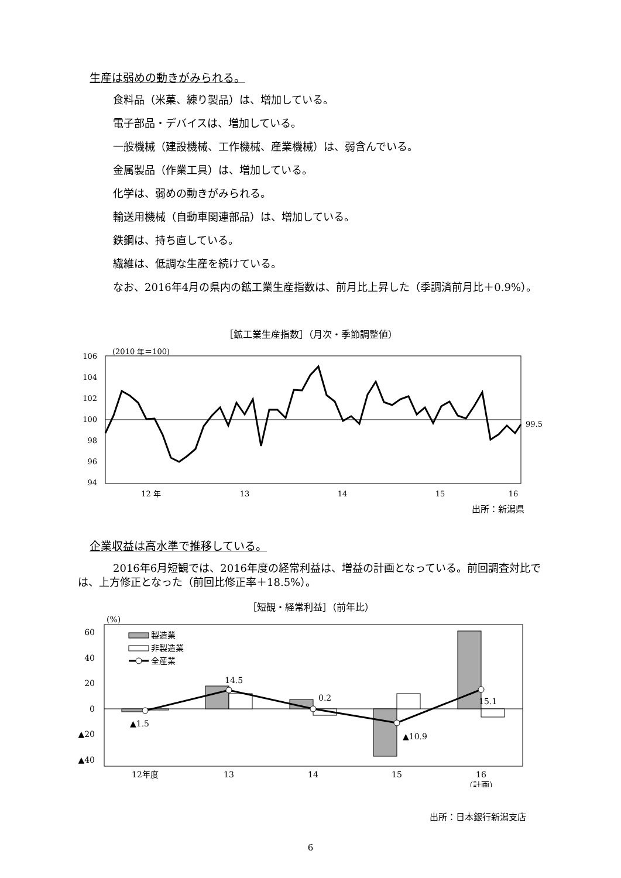生産は弱めの動きがみられる。
食料品（米菓、練り製品）は、増加している。
電子部品・デバイスは、増加している。
一般機械（建設機械、工作機械、産業機械）は、弱含んでいる。
金属製品（作業工具）は、増加している。
化学は、弱めの動きがみられる。
輸送用機械（自動車関連部品）は、増加している。
鉄鋼は、持ち直している。
繊維は、低調な生産を続けている。
なお、2016年4月の県内の鉱工業生産指数は、前月比上昇した（季調済前月比＋0.9%）。
［鉱工業生産指数］（月次・季節調整値）
(2010 年＝100)
106
104
102
100
98
96
94
99.5
12 年
13
14
15
16
出所：新潟県
企業収益は高水準で推移している。
2016年6月短観では、2016年度の経常利益は、増益の計画となっている。前回調査対比では、上方修正となった（前回比修正率＋18.5%）。
［短観・経常利益］（前年比）
(%)
60
40
20
0
▲20
▲40
製造業
非製造業
全産業
▲1.5
14.5
0.2
▲10.9
15.1
12年度
13
14
15
16
（計画）
出所：日本銀行新潟支店
6